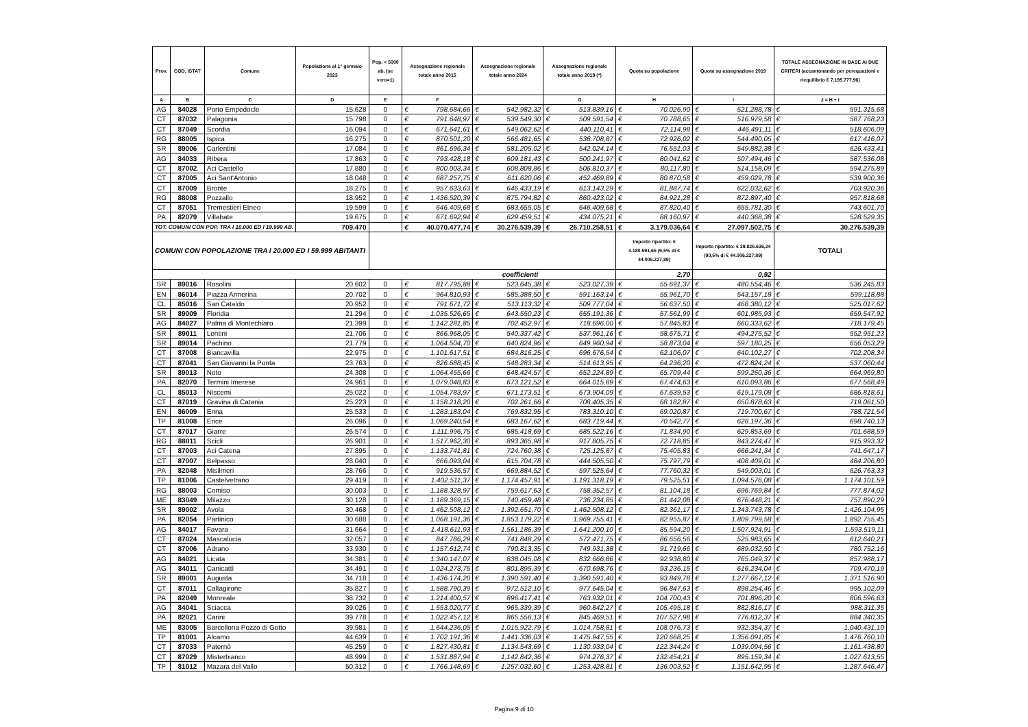| Prov. | COD. ISTAT | Comune | Popolazione al 1° gennaio 2023 | Pop. < 5000 ab. (se vero=1) | Assegnazione regionale totale anno 2015 | | Assegnazione regionale totale anno 2024 | | Assegnazione regionale totale anno 2019 (*) | | Quota su popolazione | | Quota su assegnazione 2019 | | TOTALE ASSEGNAZIONE IN BASE AI DUE CRITERI (accantonando per perequazioni e riequilibrio € 7.195.777,96) | |
| --- | --- | --- | --- | --- | --- | --- | --- | --- | --- | --- | --- | --- | --- | --- | --- | --- |
| A | B | C | D | E | F | | | | G | | H | | I | | J = H + I | |
| AG | 84028 | Porto Empedocle | 15.628 | 0 | € | 798.684,66 | € | 542.982,32 | € | 513.839,16 | € | 70.026,90 | € | 521.288,78 | € | 591.315,68 |
| CT | 87032 | Palagonia | 15.798 | 0 | € | 791.648,97 | € | 539.549,30 | € | 509.591,54 | € | 70.788,65 | € | 516.979,58 | € | 587.768,23 |
| CT | 87049 | Scordia | 16.094 | 0 | € | 671.641,61 | € | 549.062,62 | € | 440.110,41 | € | 72.114,98 | € | 446.491,11 | € | 518.606,09 |
| RG | 88005 | Ispica | 16.275 | 0 | € | 870.501,20 | € | 566.481,65 | € | 536.708,87 | € | 72.926,02 | € | 544.490,05 | € | 617.416,07 |
| SR | 89006 | Carlentini | 17.084 | 0 | € | 861.696,34 | € | 581.205,02 | € | 542.024,14 | € | 76.551,03 | € | 549.882,38 | € | 626.433,41 |
| AG | 84033 | Ribera | 17.863 | 0 | € | 793.428,18 | € | 609.181,43 | € | 500.241,97 | € | 80.041,62 | € | 507.494,46 | € | 587.536,08 |
| CT | 87002 | Aci Castello | 17.880 | 0 | € | 800.003,34 | € | 608.808,86 | € | 506.810,37 | € | 80.117,80 | € | 514.158,09 | € | 594.275,89 |
| CT | 87005 | Aci Sant'Antonio | 18.048 | 0 | € | 687.257,75 | € | 611.620,06 | € | 452.469,89 | € | 80.870,58 | € | 459.029,78 | € | 539.900,36 |
| CT | 87009 | Bronte | 18.275 | 0 | € | 957.633,63 | € | 646.433,19 | € | 613.143,29 | € | 81.887,74 | € | 622.032,62 | € | 703.920,36 |
| RG | 88008 | Pozzallo | 18.952 | 0 | € | 1.436.520,39 | € | 875.794,82 | € | 860.423,02 | € | 84.921,28 | € | 872.897,40 | € | 957.818,68 |
| CT | 87051 | Tremestieri Etneo | 19.599 | 0 | € | 646.409,68 | € | 683.655,05 | € | 646.409,68 | € | 87.820,40 | € | 655.781,30 | € | 743.601,70 |
| PA | 82079 | Villabate | 19.675 | 0 | € | 671.692,94 | € | 629.459,51 | € | 434.075,21 | € | 88.160,97 | € | 440.368,38 | € | 528.529,35 |
| TOT. COMUNI CON POP. TRA I 10.000 ED I 19.999 AB. | | | 709.470 | | € | 40.070.477,74 | € | 30.276.539,39 | € | 26.710.258,51 | € | 3.179.036,64 | € | 27.097.502,75 | € | 30.276.539,39 |
| COMUNI CON POPOLAZIONE TRA I 20.000 ED I 59.999 ABITANTI | | | | | | | | | | | Importo ripartito: € 4.180.591,65 (9,5% di € 44.006.227,89) | | Importo ripartito: € 39.825.636,24 (90,5% di € 44.006.227,89) | | TOTALI | |
| coefficienti | | | | | | | | | | | 2,70 | | 0,92 | | | |
| SR | 89016 | Rosolini | 20.602 | 0 | € | 817.795,88 | € | 523.645,38 | € | 523.027,39 | € | 55.691,37 | € | 480.554,46 | € | 536.245,83 |
| EN | 86014 | Piazza Armerina | 20.702 | 0 | € | 964.810,93 | € | 585.388,50 | € | 591.163,14 | € | 55.961,70 | € | 543.157,18 | € | 599.118,88 |
| CL | 85016 | San Cataldo | 20.952 | 0 | € | 791.671,72 | € | 513.113,32 | € | 509.777,04 | € | 56.637,50 | € | 468.380,12 | € | 525.017,62 |
| SR | 89009 | Floridia | 21.294 | 0 | € | 1.035.526,65 | € | 643.550,23 | € | 655.191,36 | € | 57.561,99 | € | 601.985,93 | € | 659.547,92 |
| AG | 84027 | Palma di Montechiaro | 21.399 | 0 | € | 1.142.281,85 | € | 702.452,97 | € | 718.696,00 | € | 57.845,83 | € | 660.333,62 | € | 718.179,45 |
| SR | 89011 | Lentini | 21.706 | 0 | € | 866.968,05 | € | 540.337,42 | € | 537.961,16 | € | 58.675,71 | € | 494.275,52 | € | 552.951,23 |
| SR | 89014 | Pachino | 21.779 | 0 | € | 1.064.504,70 | € | 640.824,96 | € | 649.960,94 | € | 58.873,04 | € | 597.180,25 | € | 656.053,29 |
| CT | 87008 | Biancavilla | 22.975 | 0 | € | 1.101.617,51 | € | 684.816,25 | € | 696.676,54 | € | 62.106,07 | € | 640.102,27 | € | 702.208,34 |
| CT | 87041 | San Giovanni la Punta | 23.763 | 0 | € | 826.688,45 | € | 548.283,34 | € | 514.613,95 | € | 64.236,20 | € | 472.824,24 | € | 537.060,44 |
| SR | 89013 | Noto | 24.308 | 0 | € | 1.064.455,66 | € | 648.424,57 | € | 652.224,89 | € | 65.709,44 | € | 599.260,36 | € | 664.969,80 |
| PA | 82070 | Termini Imerese | 24.961 | 0 | € | 1.079.048,83 | € | 673.121,52 | € | 664.015,89 | € | 67.474,63 | € | 610.093,86 | € | 677.568,49 |
| CL | 85013 | Niscemi | 25.022 | 0 | € | 1.054.783,97 | € | 671.173,51 | € | 673.904,09 | € | 67.639,53 | € | 619.179,08 | € | 686.818,61 |
| CT | 87019 | Gravina di Catania | 25.223 | 0 | € | 1.158.218,20 | € | 702.261,66 | € | 708.405,35 | € | 68.182,87 | € | 650.878,63 | € | 719.061,50 |
| EN | 86009 | Enna | 25.533 | 0 | € | 1.283.183,04 | € | 769.832,95 | € | 783.310,10 | € | 69.020,87 | € | 719.700,67 | € | 788.721,54 |
| TP | 81008 | Erice | 26.096 | 0 | € | 1.069.240,54 | € | 683.167,62 | € | 683.719,44 | € | 70.542,77 | € | 628.197,36 | € | 698.740,13 |
| CT | 87017 | Giarre | 26.574 | 0 | € | 1.111.996,75 | € | 685.418,69 | € | 685.522,16 | € | 71.834,90 | € | 629.853,69 | € | 701.688,59 |
| RG | 88011 | Scicli | 26.901 | 0 | € | 1.517.962,30 | € | 893.365,98 | € | 917.805,75 | € | 72.718,85 | € | 843.274,47 | € | 915.993,32 |
| CT | 87003 | Aci Catena | 27.895 | 0 | € | 1.133.741,81 | € | 724.760,38 | € | 725.125,87 | € | 75.405,83 | € | 666.241,34 | € | 741.647,17 |
| CT | 87007 | Belpasso | 28.040 | 0 | € | 666.093,04 | € | 615.704,78 | € | 444.505,50 | € | 75.797,79 | € | 408.409,01 | € | 484.206,80 |
| PA | 82048 | Misilmeri | 28.766 | 0 | € | 919.536,57 | € | 669.884,52 | € | 597.525,64 | € | 77.760,32 | € | 549.003,01 | € | 626.763,33 |
| TP | 81006 | Castelvetrano | 29.419 | 0 | € | 1.402.511,37 | € | 1.174.457,91 | € | 1.191.318,19 | € | 79.525,51 | € | 1.094.576,08 | € | 1.174.101,59 |
| RG | 88003 | Comiso | 30.003 | 0 | € | 1.188.328,97 | € | 759.617,63 | € | 758.352,57 | € | 81.104,18 | € | 696.769,84 | € | 777.874,02 |
| ME | 83049 | Milazzo | 30.128 | 0 | € | 1.189.369,15 | € | 740.459,48 | € | 736.234,85 | € | 81.442,08 | € | 676.448,21 | € | 757.890,29 |
| SR | 89002 | Avola | 30.468 | 0 | € | 1.462.508,12 | € | 1.392.651,70 | € | 1.462.508,12 | € | 82.361,17 | € | 1.343.743,78 | € | 1.426.104,95 |
| PA | 82054 | Partinico | 30.688 | 0 | € | 1.068.191,36 | € | 1.853.179,22 | € | 1.969.755,41 | € | 82.955,87 | € | 1.809.799,58 | € | 1.892.755,45 |
| AG | 84017 | Favara | 31.664 | 0 | € | 1.418.611,93 | € | 1.561.186,39 | € | 1.641.200,10 | € | 85.594,20 | € | 1.507.924,91 | € | 1.593.519,11 |
| CT | 87024 | Mascalucia | 32.057 | 0 | € | 847.786,29 | € | 741.848,29 | € | 572.471,75 | € | 86.656,56 | € | 525.983,65 | € | 612.640,21 |
| CT | 87006 | Adrano | 33.930 | 0 | € | 1.157.612,74 | € | 790.813,35 | € | 749.931,38 | € | 91.719,66 | € | 689.032,50 | € | 780.752,16 |
| AG | 84021 | Licata | 34.381 | 0 | € | 1.340.147,07 | € | 838.045,08 | € | 832.666,86 | € | 92.938,80 | € | 765.049,37 | € | 857.988,17 |
| AG | 84011 | Canicattì | 34.491 | 0 | € | 1.024.273,75 | € | 801.895,39 | € | 670.698,76 | € | 93.236,15 | € | 616.234,04 | € | 709.470,19 |
| SR | 89001 | Augusta | 34.718 | 0 | € | 1.436.174,20 | € | 1.390.591,40 | € | 1.390.591,40 | € | 93.849,78 | € | 1.277.667,12 | € | 1.371.516,90 |
| CT | 87011 | Caltagirone | 35.827 | 0 | € | 1.588.790,39 | € | 972.512,10 | € | 977.645,04 | € | 96.847,63 | € | 898.254,46 | € | 995.102,09 |
| PA | 82049 | Monreale | 38.732 | 0 | € | 1.214.400,57 | € | 896.417,41 | € | 763.932,01 | € | 104.700,43 | € | 701.896,20 | € | 806.596,63 |
| AG | 84041 | Sciacca | 39.026 | 0 | € | 1.553.020,77 | € | 965.339,39 | € | 960.842,27 | € | 105.495,18 | € | 882.816,17 | € | 988.311,35 |
| PA | 82021 | Carini | 39.778 | 0 | € | 1.022.457,12 | € | 865.556,13 | € | 845.469,51 | € | 107.527,98 | € | 776.812,37 | € | 884.340,35 |
| ME | 83005 | Barcellona Pozzo di Gotto | 39.981 | 0 | € | 1.644.236,05 | € | 1.015.922,79 | € | 1.014.758,81 | € | 108.076,73 | € | 932.354,37 | € | 1.040.431,10 |
| TP | 81001 | Alcamo | 44.639 | 0 | € | 1.702.191,36 | € | 1.441.336,03 | € | 1.475.947,55 | € | 120.668,25 | € | 1.356.091,85 | € | 1.476.760,10 |
| CT | 87033 | Paternò | 45.259 | 0 | € | 1.827.430,81 | € | 1.134.543,69 | € | 1.130.933,04 | € | 122.344,24 | € | 1.039.094,56 | € | 1.161.438,80 |
| CT | 87029 | Misterbianco | 48.999 | 0 | € | 1.531.887,94 | € | 1.142.842,36 | € | 974.276,37 | € | 132.454,21 | € | 895.159,34 | € | 1.027.613,55 |
| TP | 81012 | Mazara del Vallo | 50.312 | 0 | € | 1.766.148,69 | € | 1.257.032,60 | € | 1.253.428,81 | € | 136.003,52 | € | 1.151.642,95 | € | 1.287.646,47 |
Pagina 9 di 10